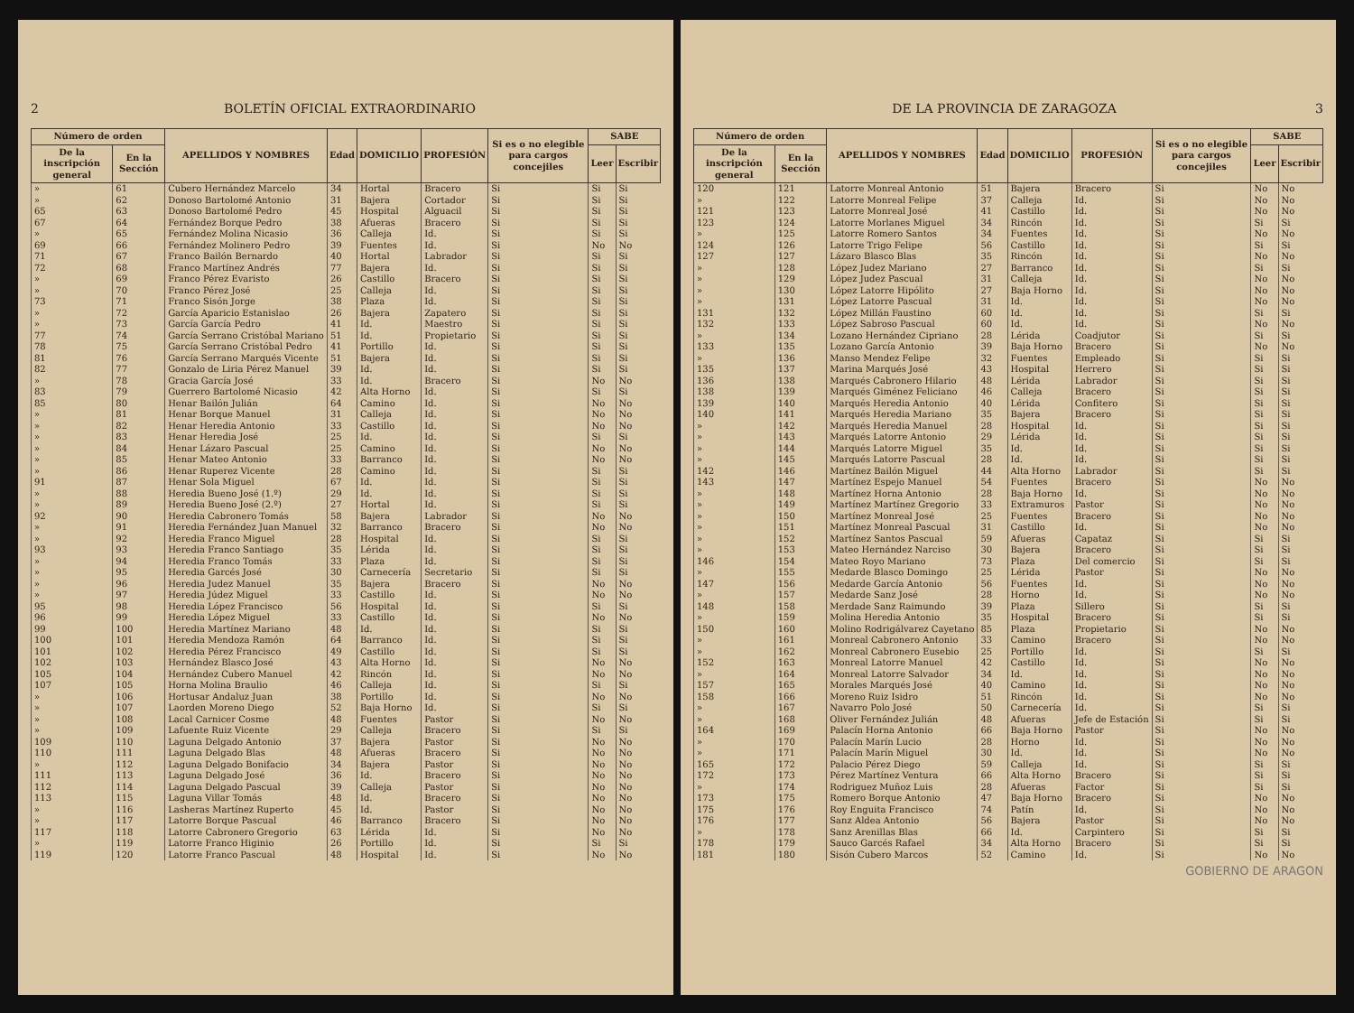2 BOLETÍN OFICIAL EXTRAORDINARIO
| Número de orden | | APELLIDOS Y NOMBRES | Edad | DOMICILIO | PROFESIÓN | Si es o no elegible para cargos concejiles | SABE | |
| --- | --- | --- | --- | --- | --- | --- | --- | --- |
| De la inscripción general | En la Sección | | | | | | Leer | Escribir |
| » | 61 | Cubero Hernández Marcelo | 34 | Hortal | Bracero | Si | Si | Si |
| » | 62 | Donoso Bartolomé Antonio | 31 | Bajera | Cortador | Si | Si | Si |
| 65 | 63 | Donoso Bartolomé Pedro | 45 | Hospital | Alguacil | Si | Si | Si |
| 67 | 64 | Fernández Borque Pedro | 38 | Afueras | Bracero | Si | Si | Si |
| » | 65 | Fernández Molina Nicasio | 36 | Calleja | Id. | Si | Si | Si |
| 69 | 66 | Fernández Molinero Pedro | 39 | Fuentes | Id. | Si | No | No |
| 71 | 67 | Franco Bailón Bernardo | 40 | Hortal | Labrador | Si | Si | Si |
| 72 | 68 | Franco Martínez Andrés | 77 | Bajera | Id. | Si | Si | Si |
| » | 69 | Franco Pérez Evaristo | 26 | Castillo | Bracero | Si | Si | Si |
| » | 70 | Franco Pérez José | 25 | Calleja | Id. | Si | Si | Si |
| 73 | 71 | Franco Sisón Jorge | 38 | Plaza | Id. | Si | Si | Si |
| » | 72 | García Aparicio Estanislao | 26 | Bajera | Zapatero | Si | Si | Si |
| » | 73 | García García Pedro | 41 | Id. | Maestro | Si | Si | Si |
| 77 | 74 | García Serrano Cristóbal Mariano | 51 | Id. | Propietario | Si | Si | Si |
| 78 | 75 | García Serrano Cristóbal Pedro | 41 | Portillo | Id. | Si | Si | Si |
| 81 | 76 | García Serrano Marqués Vicente | 51 | Bajera | Id. | Si | Si | Si |
| 82 | 77 | Gonzalo de Liria Pérez Manuel | 39 | Id. | Id. | Si | Si | Si |
| » | 78 | Gracia García José | 33 | Id. | Bracero | Si | No | No |
| 83 | 79 | Guerrero Bartolomé Nicasio | 42 | Alta Horno | Id. | Si | Si | Si |
| 85 | 80 | Henar Bailón Julián | 64 | Camino | Id. | Si | No | No |
| » | 81 | Henar Borque Manuel | 31 | Calleja | Id. | Si | No | No |
| » | 82 | Henar Heredia Antonio | 33 | Castillo | Id. | Si | No | No |
| » | 83 | Henar Heredia José | 25 | Id. | Id. | Si | Si | Si |
| » | 84 | Henar Lázaro Pascual | 25 | Camino | Id. | Si | No | No |
| » | 85 | Henar Mateo Antonio | 33 | Barranco | Id. | Si | No | No |
| » | 86 | Henar Ruperez Vicente | 28 | Camino | Id. | Si | Si | Si |
| 91 | 87 | Henar Sola Miguel | 67 | Id. | Id. | Si | Si | Si |
| » | 88 | Heredia Bueno José (1.º) | 29 | Id. | Id. | Si | Si | Si |
| » | 89 | Heredia Bueno José (2.º) | 27 | Hortal | Id. | Si | Si | Si |
| 92 | 90 | Heredia Cabronero Tomás | 58 | Bajera | Labrador | Si | No | No |
| » | 91 | Heredia Fernández Juan Manuel | 32 | Barranco | Bracero | Si | No | No |
| » | 92 | Heredia Franco Miguel | 28 | Hospital | Id. | Si | Si | Si |
| 93 | 93 | Heredia Franco Santiago | 35 | Lérida | Id. | Si | Si | Si |
| » | 94 | Heredia Franco Tomás | 33 | Plaza | Id. | Si | Si | Si |
| » | 95 | Heredia Garcés José | 30 | Carnecería | Secretario | Si | Si | Si |
| » | 96 | Heredia Judez Manuel | 35 | Bajera | Bracero | Si | No | No |
| » | 97 | Heredia Júdez Miguel | 33 | Castillo | Id. | Si | No | No |
| 95 | 98 | Heredia López Francisco | 56 | Hospital | Id. | Si | Si | Si |
| 96 | 99 | Heredia López Miguel | 33 | Castillo | Id. | Si | No | No |
| 99 | 100 | Heredia Martínez Mariano | 48 | Id. | Id. | Si | Si | Si |
| 100 | 101 | Heredia Mendoza Ramón | 64 | Barranco | Id. | Si | Si | Si |
| 101 | 102 | Heredia Pérez Francisco | 49 | Castillo | Id. | Si | Si | Si |
| 102 | 103 | Hernández Blasco José | 43 | Alta Horno | Id. | Si | No | No |
| 105 | 104 | Hernández Cubero Manuel | 42 | Rincón | Id. | Si | No | No |
| 107 | 105 | Horna Molina Braulio | 46 | Calleja | Id. | Si | Si | Si |
| » | 106 | Hortusar Andaluz Juan | 38 | Portillo | Id. | Si | No | No |
| » | 107 | Laorden Moreno Diego | 52 | Baja Horno | Id. | Si | Si | Si |
| » | 108 | Lacal Carnicer Cosme | 48 | Fuentes | Pastor | Si | No | No |
| » | 109 | Lafuente Ruiz Vicente | 29 | Calleja | Bracero | Si | Si | Si |
| 109 | 110 | Laguna Delgado Antonio | 37 | Bajera | Pastor | Si | No | No |
| 110 | 111 | Laguna Delgado Blas | 48 | Afueras | Bracero | Si | No | No |
| » | 112 | Laguna Delgado Bonifacio | 34 | Bajera | Pastor | Si | No | No |
| 111 | 113 | Laguna Delgado José | 36 | Id. | Bracero | Si | No | No |
| 112 | 114 | Laguna Delgado Pascual | 39 | Calleja | Pastor | Si | No | No |
| 113 | 115 | Laguna Villar Tomás | 48 | Id. | Bracero | Si | No | No |
| » | 116 | Lasheras Martínez Ruperto | 45 | Id. | Pastor | Si | No | No |
| » | 117 | Latorre Borque Pascual | 46 | Barranco | Bracero | Si | No | No |
| 117 | 118 | Latorre Cabronero Gregorio | 63 | Lérida | Id. | Si | No | No |
| » | 119 | Latorre Franco Higinio | 26 | Portillo | Id. | Si | Si | Si |
| 119 | 120 | Latorre Franco Pascual | 48 | Hospital | Id. | Si | No | No |
DE LA PROVINCIA DE ZARAGOZA 3
| Número de orden | | APELLIDOS Y NOMBRES | Edad | DOMICILIO | PROFESIÓN | Si es o no elegible para cargos concejiles | SABE | |
| --- | --- | --- | --- | --- | --- | --- | --- | --- |
| De la inscripción general | En la Sección | | | | | | Leer | Escribir |
| 120 | 121 | Latorre Monreal Antonio | 51 | Bajera | Bracero | Si | No | No |
| » | 122 | Latorre Monreal Felipe | 37 | Calleja | Id. | Si | No | No |
| 121 | 123 | Latorre Monreal José | 41 | Castillo | Id. | Si | No | No |
| 123 | 124 | Latorre Morlanes Miguel | 34 | Rincón | Id. | Si | Si | Si |
| » | 125 | Latorre Romero Santos | 34 | Fuentes | Id. | Si | No | No |
| 124 | 126 | Latorre Trigo Felipe | 56 | Castillo | Id. | Si | Si | Si |
| 127 | 127 | Lázaro Blasco Blas | 35 | Rincón | Id. | Si | No | No |
| » | 128 | López Judez Mariano | 27 | Barranco | Id. | Si | Si | Si |
| » | 129 | López Judez Pascual | 31 | Calleja | Id. | Si | No | No |
| » | 130 | López Latorre Hipólito | 27 | Baja Horno | Id. | Si | No | No |
| » | 131 | López Latorre Pascual | 31 | Id. | Id. | Si | No | No |
| 131 | 132 | López Millán Faustino | 60 | Id. | Id. | Si | Si | Si |
| 132 | 133 | López Sabroso Pascual | 60 | Id. | Id. | Si | No | No |
| » | 134 | Lozano Hernández Cipriano | 28 | Lérida | Coadjutor | Si | Si | Si |
| 133 | 135 | Lozano García Antonio | 39 | Baja Horno | Bracero | Si | No | No |
| » | 136 | Manso Mendez Felipe | 32 | Fuentes | Empleado | Si | Si | Si |
| 135 | 137 | Marina Marqués José | 43 | Hospital | Herrero | Si | Si | Si |
| 136 | 138 | Marqués Cabronero Hilario | 48 | Lérida | Labrador | Si | Si | Si |
| 138 | 139 | Marqués Giménez Feliciano | 46 | Calleja | Bracero | Si | Si | Si |
| 139 | 140 | Marqués Heredia Antonio | 40 | Lérida | Confitero | Si | Si | Si |
| 140 | 141 | Marqués Heredia Mariano | 35 | Bajera | Bracero | Si | Si | Si |
| » | 142 | Marqués Heredia Manuel | 28 | Hospital | Id. | Si | Si | Si |
| » | 143 | Marqués Latorre Antonio | 29 | Lérida | Id. | Si | Si | Si |
| » | 144 | Marqués Latorre Miguel | 35 | Id. | Id. | Si | Si | Si |
| » | 145 | Marqués Latorre Pascual | 28 | Id. | Id. | Si | Si | Si |
| 142 | 146 | Martínez Bailón Miguel | 44 | Alta Horno | Labrador | Si | Si | Si |
| 143 | 147 | Martínez Espejo Manuel | 54 | Fuentes | Bracero | Si | No | No |
| » | 148 | Martínez Horna Antonio | 28 | Baja Horno | Id. | Si | No | No |
| » | 149 | Martínez Martínez Gregorio | 33 | Extramuros | Pastor | Si | No | No |
| » | 150 | Martínez Monreal José | 25 | Fuentes | Bracero | Si | No | No |
| » | 151 | Martínez Monreal Pascual | 31 | Castillo | Id. | Si | No | No |
| » | 152 | Martínez Santos Pascual | 59 | Afueras | Capataz | Si | Si | Si |
| » | 153 | Mateo Hernández Narciso | 30 | Bajera | Bracero | Si | Si | Si |
| 146 | 154 | Mateo Royo Mariano | 73 | Plaza | Del comercio | Si | Si | Si |
| » | 155 | Medarde Blasco Domingo | 25 | Lérida | Pastor | Si | No | No |
| 147 | 156 | Medarde García Antonio | 56 | Fuentes | Id. | Si | No | No |
| » | 157 | Medarde Sanz José | 28 | Horno | Id. | Si | No | No |
| 148 | 158 | Merdade Sanz Raimundo | 39 | Plaza | Sillero | Si | Si | Si |
| » | 159 | Molina Heredia Antonio | 35 | Hospital | Bracero | Si | Si | Si |
| 150 | 160 | Molino Rodrigálvarez Cayetano | 85 | Plaza | Propietario | Si | No | No |
| » | 161 | Monreal Cabronero Antonio | 33 | Camino | Bracero | Si | No | No |
| » | 162 | Monreal Cabronero Eusebio | 25 | Portillo | Id. | Si | Si | Si |
| 152 | 163 | Monreal Latorre Manuel | 42 | Castillo | Id. | Si | No | No |
| » | 164 | Monreal Latorre Salvador | 34 | Id. | Id. | Si | No | No |
| 157 | 165 | Morales Marqués José | 40 | Camino | Id. | Si | No | No |
| 158 | 166 | Moreno Ruiz Isidro | 51 | Rincón | Id. | Si | No | No |
| » | 167 | Navarro Polo José | 50 | Carnecería | Id. | Si | Si | Si |
| » | 168 | Oliver Fernández Julián | 48 | Afueras | Jefe de Estación | Si | Si | Si |
| 164 | 169 | Palacín Horna Antonio | 66 | Baja Horno | Pastor | Si | No | No |
| » | 170 | Palacín Marín Lucio | 28 | Horno | Id. | Si | No | No |
| » | 171 | Palacín Marín Miguel | 30 | Id. | Id. | Si | No | No |
| 165 | 172 | Palacio Pérez Diego | 59 | Calleja | Id. | Si | Si | Si |
| 172 | 173 | Pérez Martínez Ventura | 66 | Alta Horno | Bracero | Si | Si | Si |
| » | 174 | Rodriguez Muñoz Luis | 28 | Afueras | Factor | Si | Si | Si |
| 173 | 175 | Romero Borque Antonio | 47 | Baja Horno | Bracero | Si | No | No |
| 175 | 176 | Roy Enguita Francisco | 74 | Patín | Id. | Si | No | No |
| 176 | 177 | Sanz Aldea Antonio | 56 | Bajera | Pastor | Si | No | No |
| » | 178 | Sanz Arenillas Blas | 66 | Id. | Carpintero | Si | Si | Si |
| 178 | 179 | Sauco Garcés Rafael | 34 | Alta Horno | Bracero | Si | Si | Si |
| 181 | 180 | Sisón Cubero Marcos | 52 | Camino | Id. | Si | No | No |
GOBIERNO DE ARAGON